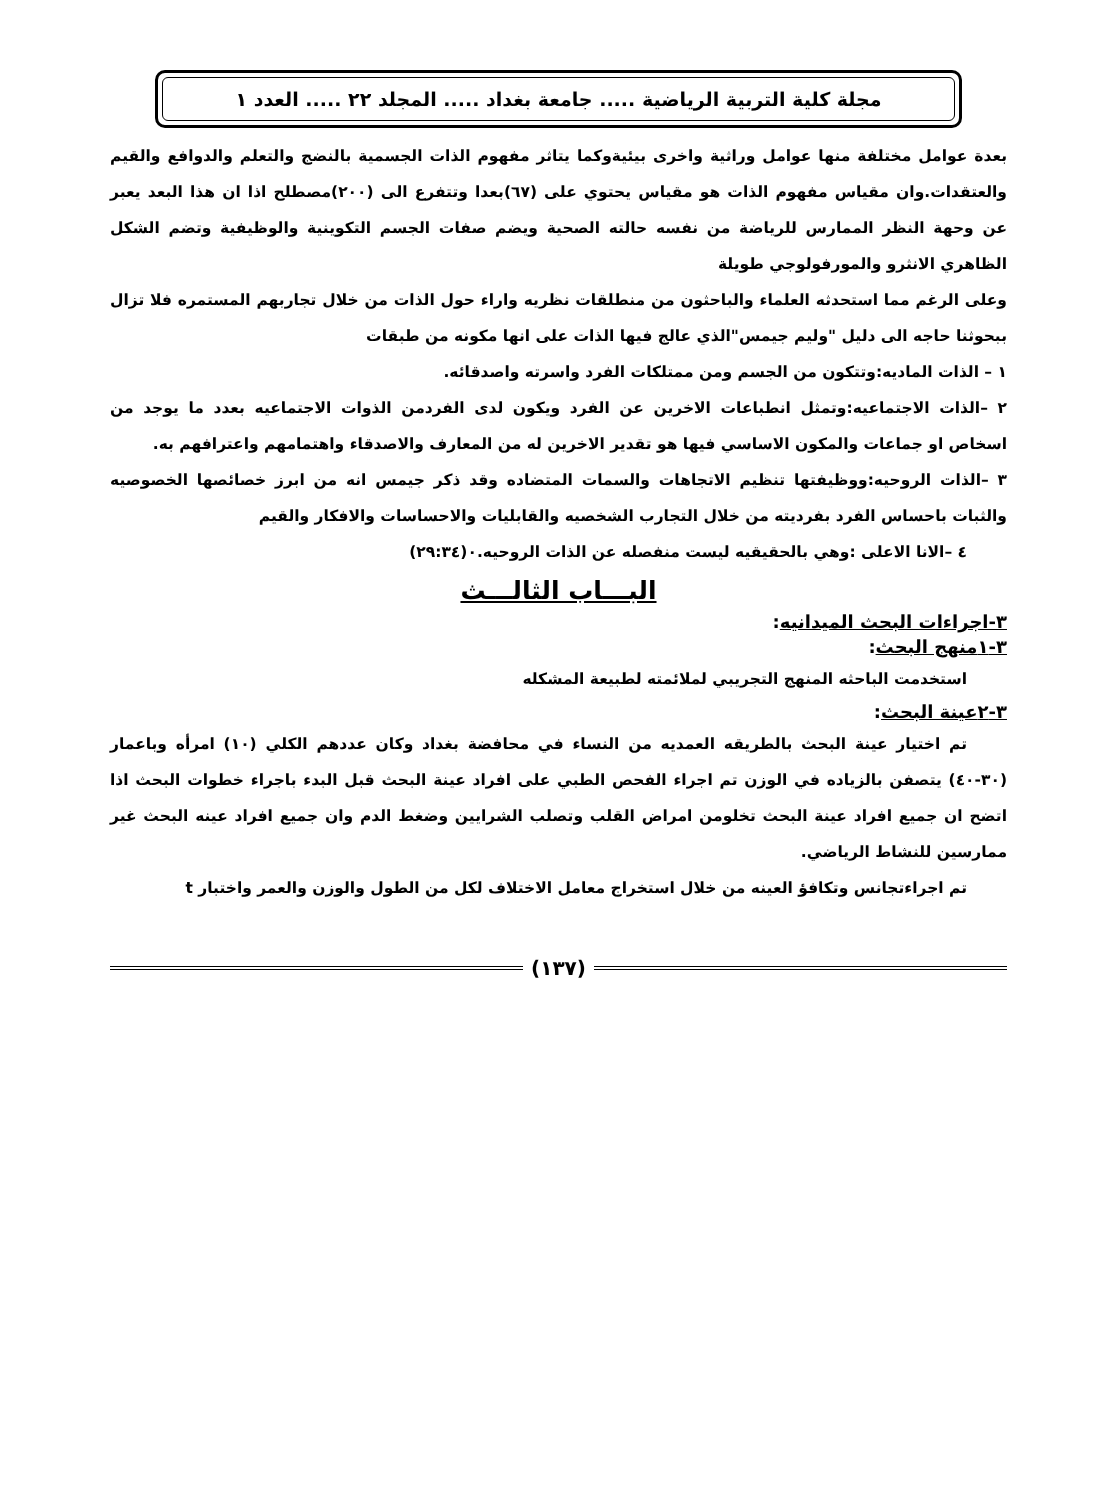مجلة كلية التربية الرياضية ..... جامعة بغداد ..... المجلد ٢٢ ..... العدد ١
بعدة عوامل مختلفة منها عوامل وراثية واخرى بيئيةوكما يتاثر مفهوم الذات الجسمية بالنضج والتعلم والدوافع والقيم والعتقدات.وان مقياس مفهوم الذات هو مقياس يحتوي على (٦٧)بعدا وتتفرع الى (٢٠٠)مصطلح اذا ان هذا البعد يعبر عن وحهة النظر الممارس للرياضة من نفسه حالته الصحية ويضم صفات الجسم التكوينية والوظيفية وتضم الشكل الظاهري الانثرو والمورفولوجي طويلة
وعلى الرغم مما استحدثه العلماء والباحثون من منطلقات نظريه واراء حول الذات من خلال تجاربهم المستمره فلا تزال ببحوثنا حاجه الى دليل "وليم جيمس"الذي عالج فيها الذات على انها مكونه من طبقات
١ – الذات الماديه:وتتكون من الجسم ومن ممتلكات الفرد واسرته واصدقائه.
٢ –الذات الاجتماعيه:وتمثل انطباعات الاخرين عن الفرد ويكون لدى الفردمن الذوات الاجتماعيه بعدد ما يوجد من اسخاص او جماعات والمكون الاساسي فيها هو تقدير الاخرين له من المعارف والاصدقاء واهتمامهم واعترافهم به.
٣ –الذات الروحيه:ووظيفتها تنظيم الاتجاهات والسمات المتضاده وقد ذكر جيمس انه من ابرز خصائصها الخصوصيه والثبات باحساس الفرد بفرديته من خلال التجارب الشخصيه والقابليات والاحساسات والافكار والقيم
٤ –الانا الاعلى :وهي بالحقيقيه ليست منفصله عن الذات الروحيه.٠(٢٩:٣٤)
البـــاب الثالـــث
٣-اجراءات البحث الميدانيه:
٣-١منهج البحث:
استخدمت الباحثه المنهج التجريبي لملائمته لطبيعة المشكله
٣-٢عينة البحث:
تم اختيار عينة البحث بالطريقه العمديه من النساء في محافضة بغداد وكان عددهم الكلي (١٠) امرأه وباعمار (٣٠-٤٠) يتصفن بالزياده في الوزن تم اجراء الفحص الطبي على افراد عينة البحث قبل البدء باجراء خطوات البحث اذا اتضح ان جميع افراد عينة البحث تخلومن امراض القلب وتصلب الشرايين وضغط الدم وان جميع افراد عينه البحث غير ممارسين للنشاط الرياضي.
تم اجراءتجانس وتكافؤ العينه من خلال استخراج معامل الاختلاف لكل من الطول والوزن والعمر واختبار t
(١٣٧)